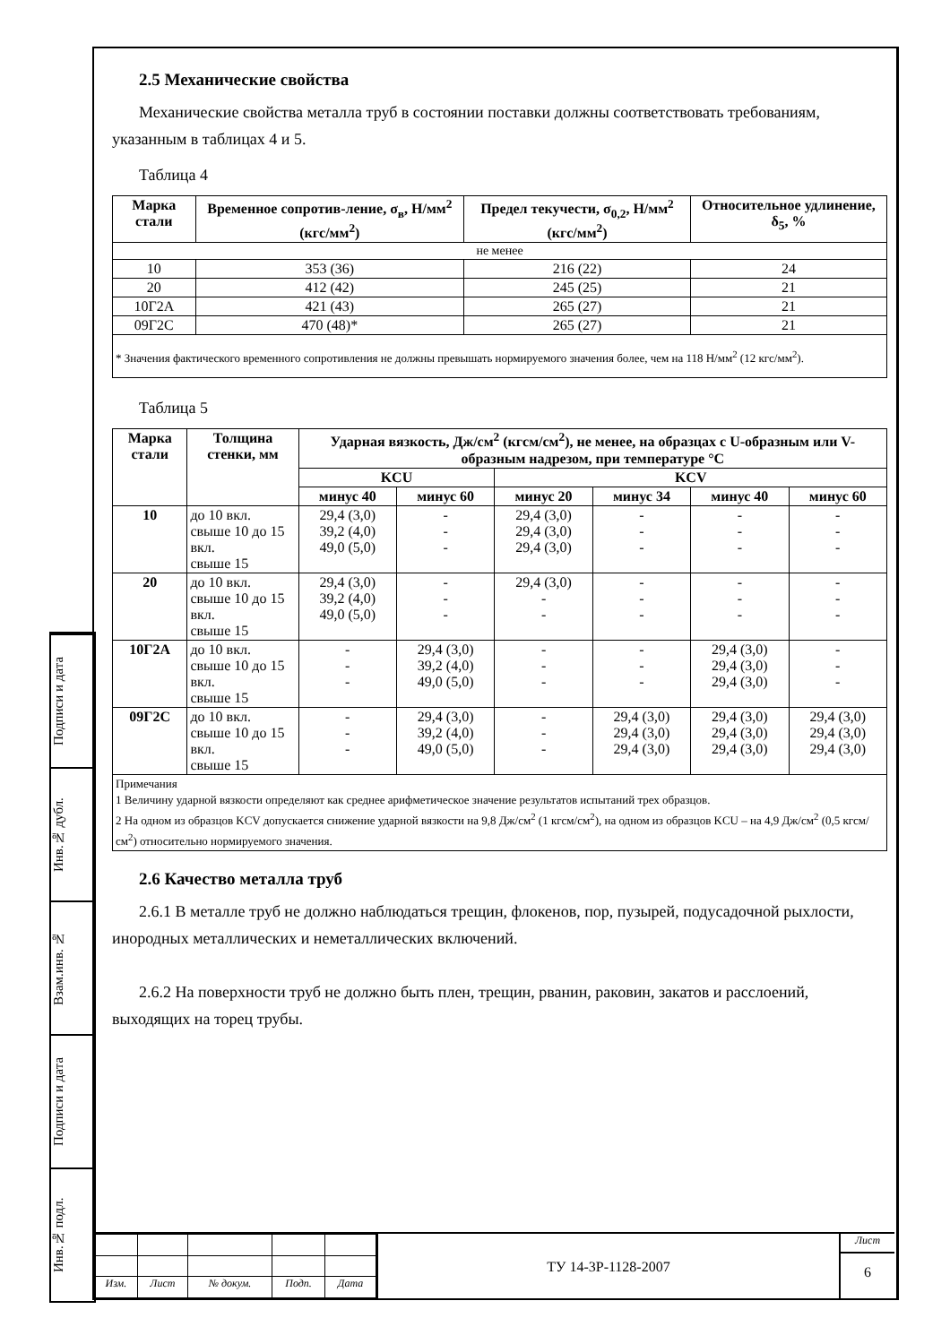Подписи и дата
Инв.№ дубл.
Взам.инв. №
Подписи и дата
Инв.№ подл.
2.5 Механические свойства
Механические свойства металла труб в состоянии поставки должны соответствовать требованиям, указанным в таблицах 4 и 5.
Таблица 4
| Марка стали | Временное сопротив-ление, σ<sub>в</sub>, Н/мм<sup>2</sup> (кгс/мм<sup>2</sup>) | Предел текучести, σ<sub>0,2</sub>, Н/мм<sup>2</sup> (кгс/мм<sup>2</sup>) | Относительное удлинение, δ<sub>5</sub>, % |
| --- | --- | --- | --- |
| не менее | | | |
| 10 | 353 (36) | 216 (22) | 24 |
| 20 | 412 (42) | 245 (25) | 21 |
| 10Г2А | 421 (43) | 265 (27) | 21 |
| 09Г2С | 470 (48)* | 265 (27) | 21 |
| * Значения фактического временного сопротивления не должны превышать нормируемого значения более, чем на 118 Н/мм<sup>2</sup> (12 кгс/мм<sup>2</sup>). | | | |
Таблица 5
| Марка стали | Толщина стенки, мм | Ударная вязкость, Дж/см<sup>2</sup> (кгсм/см<sup>2</sup>), не менее, на образцах с U-образным или V-образным надрезом, при температуре °С | | | | | |
| --- | --- | --- | --- | --- | --- | --- | --- |
| | | KCU | | KCV | | | |
| | | минус 40 | минус 60 | минус 20 | минус 34 | минус 40 | минус 60 |
| 10 | до 10 вкл. свыше 10 до 15 вкл. свыше 15 | 29,4 (3,0) 39,2 (4,0) 49,0 (5,0) | - - - | 29,4 (3,0) 29,4 (3,0) 29,4 (3,0) | - - - | - - - | - - - |
| 20 | до 10 вкл. свыше 10 до 15 вкл. свыше 15 | 29,4 (3,0) 39,2 (4,0) 49,0 (5,0) | - - - | 29,4 (3,0) - - | - - - | - - - | - - - |
| 10Г2А | до 10 вкл. свыше 10 до 15 вкл. свыше 15 | - - - | 29,4 (3,0) 39,2 (4,0) 49,0 (5,0) | - - - | - - - | 29,4 (3,0) 29,4 (3,0) 29,4 (3,0) | - - - |
| 09Г2С | до 10 вкл. свыше 10 до 15 вкл. свыше 15 | - - - | 29,4 (3,0) 39,2 (4,0) 49,0 (5,0) | - - - | 29,4 (3,0) 29,4 (3,0) 29,4 (3,0) | 29,4 (3,0) 29,4 (3,0) 29,4 (3,0) | 29,4 (3,0) 29,4 (3,0) 29,4 (3,0) |
| Примечания 1 Величину ударной вязкости определяют как среднее арифметическое значение результатов испытаний трех образцов. 2 На одном из образцов KCV допускается снижение ударной вязкости на 9,8 Дж/см<sup>2</sup> (1 кгсм/см<sup>2</sup>), на одном из образцов KCU – на 4,9 Дж/см<sup>2</sup> (0,5 кгсм/см<sup>2</sup>) относительно нормируемого значения. | | | | | | | |
2.6 Качество металла труб
2.6.1 В металле труб не должно наблюдаться трещин, флокенов, пор, пузырей, подусадочной рыхлости, инородных металлических и неметаллических включений.
2.6.2 На поверхности труб не должно быть плен, трещин, рванин, раковин, закатов и расслоений, выходящих на торец трубы.
| Изм. | Лист | № докум. | Подп. | Дата |
ТУ 14-3Р-1128-2007
Лист
6